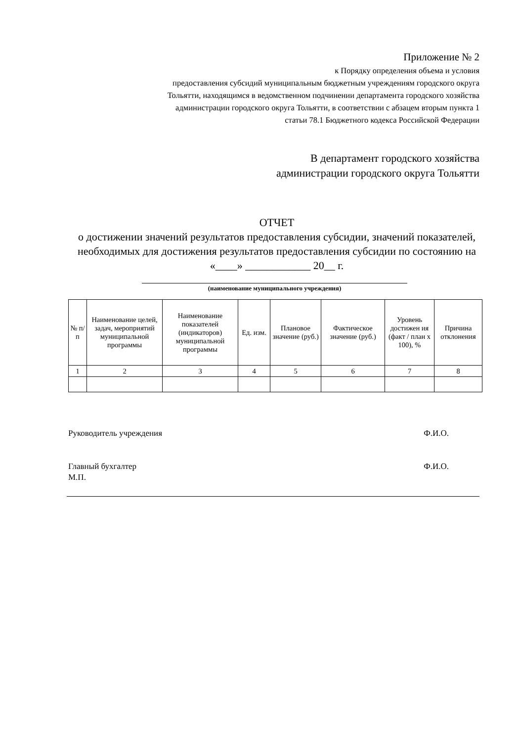Приложение № 2
к Порядку определения объема и условия
предоставления субсидий муниципальным бюджетным учреждениям городского округа
Тольятти, находящимся в ведомственном подчинении департамента городского хозяйства
администрации городского округа Тольятти, в соответствии с абзацем вторым пункта 1
статьи 78.1 Бюджетного кодекса Российской Федерации
В департамент городского хозяйства
администрации городского округа Тольятти
ОТЧЕТ
о достижении значений результатов предоставления субсидии, значений показателей, необходимых для достижения результатов предоставления субсидии по состоянию на «____» ____________ 20__ г.
(наименование муниципального учреждения)
| № п/п | Наименование целей, задач, мероприятий муниципальной программы | Наименование показателей (индикаторов) муниципальной программы | Ед. изм. | Плановое значение (руб.) | Фактическое значение (руб.) | Уровень достижен ия (факт / план х 100), % | Причина отклонения |
| --- | --- | --- | --- | --- | --- | --- | --- |
| 1 | 2 | 3 | 4 | 5 | 6 | 7 | 8 |
Руководитель учреждения Ф.И.О.
Главный бухгалтер
М.П. Ф.И.О.